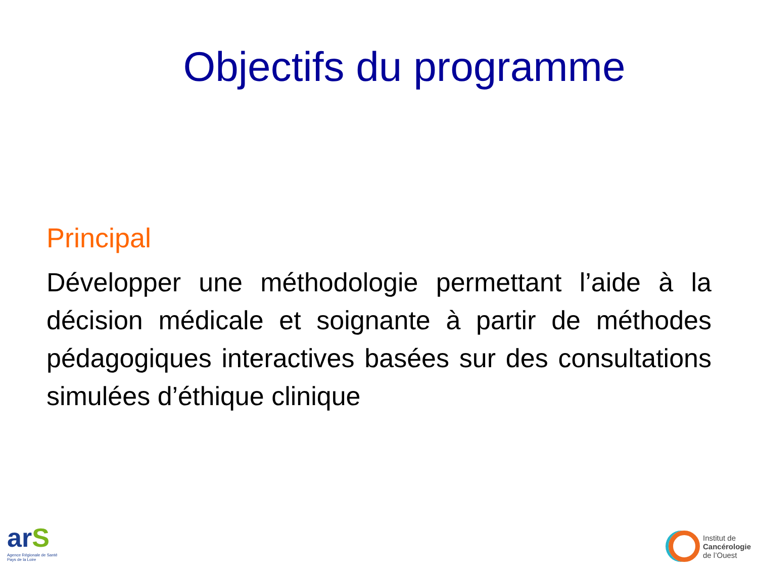Objectifs du programme
Principal
Développer une méthodologie permettant l’aide à la décision médicale et soignante à partir de méthodes pédagogiques interactives basées sur des consultations simulées d’éthique clinique
arS
Agence Régionale de Santé
Pays de la Loire
Institut de
Cancérologie
de l’Ouest